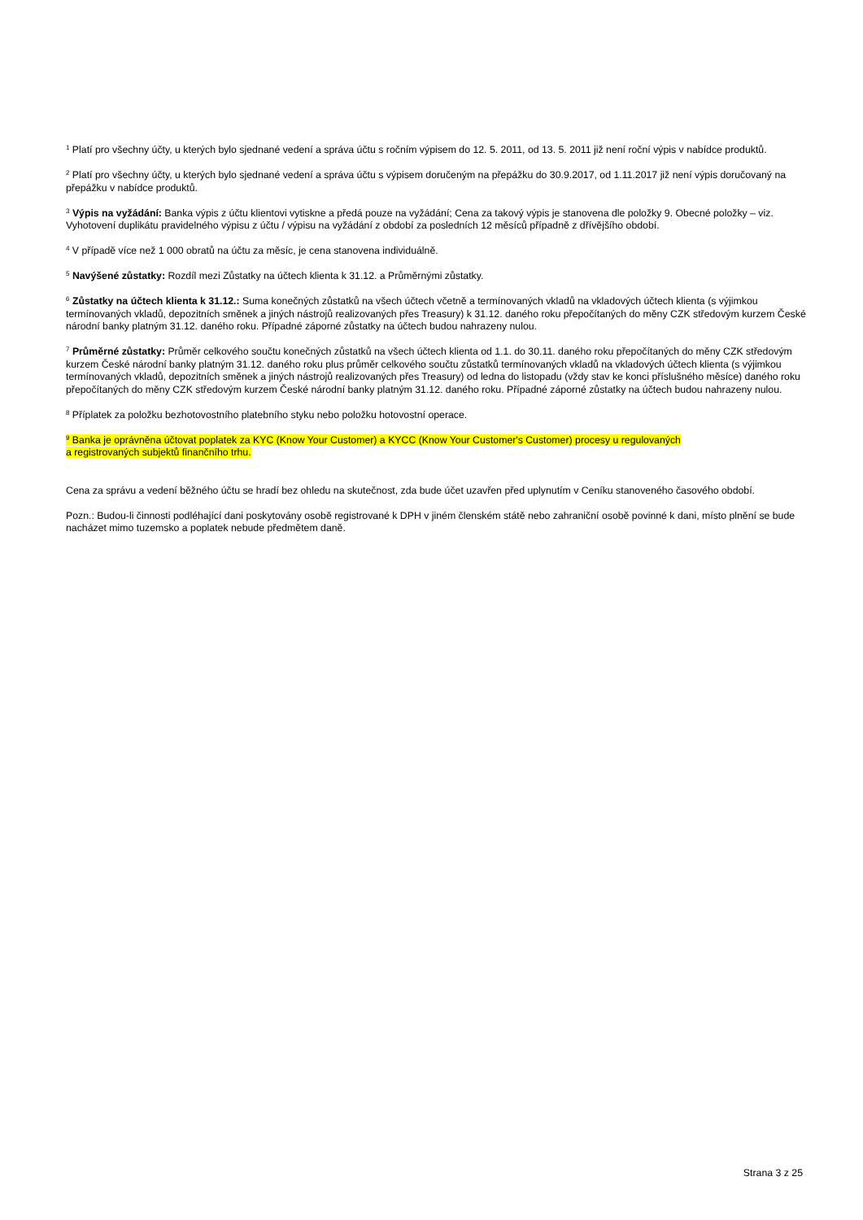<sup>1</sup> Platí pro všechny účty, u kterých bylo sjednané vedení a správa účtu s ročním výpisem do 12. 5. 2011, od 13. 5. 2011 již není roční výpis v nabídce produktů.
<sup>2</sup> Platí pro všechny účty, u kterých bylo sjednané vedení a správa účtu s výpisem doručeným na přepážku do 30.9.2017, od 1.11.2017 již není výpis doručovaný na přepážku v nabídce produktů.
<sup>3</sup> Výpis na vyžádání: Banka výpis z účtu klientovi vytiskne a předá pouze na vyžádání; Cena za takový výpis je stanovena dle položky 9. Obecné položky – viz. Vyhotovení duplikátu pravidelného výpisu z účtu / výpisu na vyžádání z období za posledních 12 měsíců případně z dřívějšího období.
<sup>4</sup> V případě více než 1 000 obratů na účtu za měsíc, je cena stanovena individuálně.
<sup>5</sup> Navýšené zůstatky: Rozdíl mezi Zůstatky na účtech klienta k 31.12. a Průměrnými zůstatky.
<sup>6</sup> Zůstatky na účtech klienta k 31.12.: Suma konečných zůstatků na všech účtech včetně a termínovaných vkladů na vkladových účtech klienta (s výjimkou termínovaných vkladů, depozitních směnek a jiných nástrojů realizovaných přes Treasury) k 31.12. daného roku přepočítaných do měny CZK středovým kurzem České národní banky platným 31.12. daného roku. Případné záporné zůstatky na účtech budou nahrazeny nulou.
<sup>7</sup> Průměrné zůstatky: Průměr celkového součtu konečných zůstatků na všech účtech klienta od 1.1. do 30.11. daného roku přepočítaných do měny CZK středovým kurzem České národní banky platným 31.12. daného roku plus průměr celkového součtu zůstatků termínovaných vkladů na vkladových účtech klienta (s výjimkou termínovaných vkladů, depozitních směnek a jiných nástrojů realizovaných přes Treasury) od ledna do listopadu (vždy stav ke konci příslušného měsíce) daného roku přepočítaných do měny CZK středovým kurzem České národní banky platným 31.12. daného roku. Případné záporné zůstatky na účtech budou nahrazeny nulou.
<sup>8</sup> Příplatek za položku bezhotovostního platebního styku nebo položku hotovostní operace.
<sup>9</sup> Banka je oprávněna účtovat poplatek za KYC (Know Your Customer) a KYCC (Know Your Customer's Customer) procesy u regulovaných
a registrovaných subjektů finančního trhu.
Cena za správu a vedení běžného účtu se hradí bez ohledu na skutečnost, zda bude účet uzavřen před uplynutím v Ceníku stanoveného časového období.
Pozn.: Budou-li činnosti podléhající dani poskytovány osobě registrované k DPH v jiném členském státě nebo zahraniční osobě povinné k dani, místo plnění se bude nacházet mimo tuzemsko a poplatek nebude předmětem daně.
Strana 3 z 25